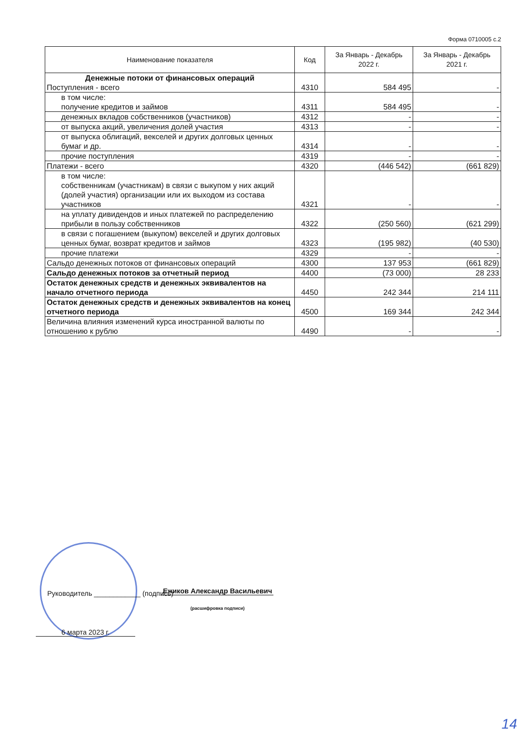Форма 0710005 с.2
| Наименование показателя | Код | За Январь - Декабрь 2022 г. | За Январь - Декабрь 2021 г. |
| --- | --- | --- | --- |
| Денежные потоки от финансовых операций Поступления - всего | 4310 | 584 495 | - |
| в том числе: получение кредитов и займов | 4311 | 584 495 | - |
| денежных вкладов собственников (участников) | 4312 | - | - |
| от выпуска акций, увеличения долей участия | 4313 | - | - |
| от выпуска облигаций, векселей и других долговых ценных бумаг и др. | 4314 | - | - |
| прочие поступления | 4319 | - | - |
| Платежи - всего | 4320 | (446 542) | (661 829) |
| в том числе: собственникам (участникам) в связи с выкупом у них акций (долей участия) организации или их выходом из состава участников | 4321 | - | - |
| на уплату дивидендов и иных платежей по распределению прибыли в пользу собственников | 4322 | (250 560) | (621 299) |
| в связи с погашением (выкупом) векселей и других долговых ценных бумаг, возврат кредитов и займов | 4323 | (195 982) | (40 530) |
| прочие платежи | 4329 | - | - |
| Сальдо денежных потоков от финансовых операций | 4300 | 137 953 | (661 829) |
| Сальдо денежных потоков за отчетный период | 4400 | (73 000) | 28 233 |
| Остаток денежных средств и денежных эквивалентов на начало отчетного периода | 4450 | 242 344 | 214 111 |
| Остаток денежных средств и денежных эквивалентов на конец отчетного периода | 4500 | 169 344 | 242 344 |
| Величина влияния изменений курса иностранной валюты по отношению к рублю | 4490 | - | - |
Руководитель ____________ (подпись)
Ежиков Александр Васильевич
(расшифровка подписи)
6 марта 2023 г.
14